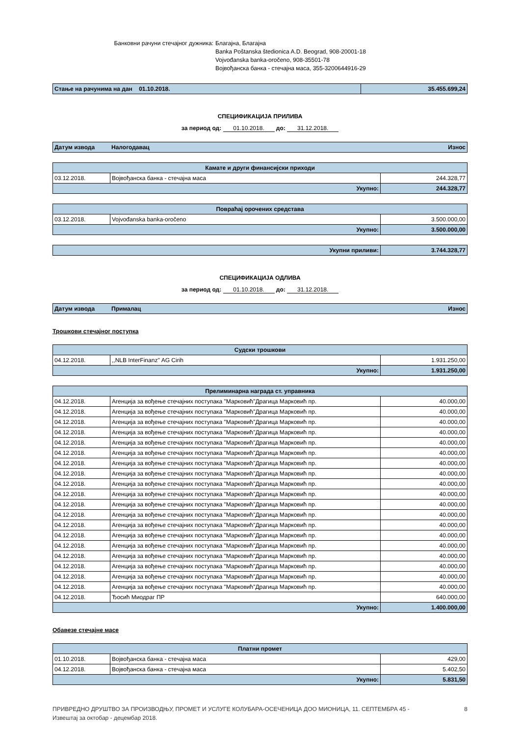Банковни рачуни стечајног дужника:
Благајна, Благајна
Banka Poštanska štedionica A.D. Beograd, 908-20001-18
Vojvođanska banka-oročeno, 908-35501-78
Војвођанска банка - стечајна маса, 355-3200644916-29
| Стање на рачунима на дан 01.10.2018. | 35.455.699,24 |
СПЕЦИФИКАЦИЈА ПРИЛИВА
за период од: 01.10.2018. до: 31.12.2018.
| Датум извода | Налогодавац | Износ |
| Камате и други финансијски приходи | | |
| 03.12.2018. | Војвођанска банка - стечајна маса | 244.328,77 |
| Укупно: | | 244.328,77 |
| Повраћај орочених средстава | | |
| 03.12.2018. | Vojvođanska banka-oročeno | 3.500.000,00 |
| Укупно: | | 3.500.000,00 |
| Укупни приливи: | 3.744.328,77 |
СПЕЦИФИКАЦИЈА ОДЛИВА
за период од: 01.10.2018. до: 31.12.2018.
| Датум извода | Прималац | Износ |
Трошкови стечајног поступка
| Судски трошкови | | |
| 04.12.2018. | ,,NLB InterFinanz'' AG Cirih | 1.931.250,00 |
| Укупно: | | 1.931.250,00 |
| Прелиминарна награда ст. управника | | |
| 04.12.2018. | Агенција за вођење стечајних поступака "Марковић"Драгица Марковић пр. | 40.000,00 |
| 04.12.2018. | Агенција за вођење стечајних поступака "Марковић"Драгица Марковић пр. | 40.000,00 |
| 04.12.2018. | Агенција за вођење стечајних поступака "Марковић"Драгица Марковић пр. | 40.000,00 |
| 04.12.2018. | Агенција за вођење стечајних поступака "Марковић"Драгица Марковић пр. | 40.000,00 |
| 04.12.2018. | Агенција за вођење стечајних поступака "Марковић"Драгица Марковић пр. | 40.000,00 |
| 04.12.2018. | Агенција за вођење стечајних поступака "Марковић"Драгица Марковић пр. | 40.000,00 |
| 04.12.2018. | Агенција за вођење стечајних поступака "Марковић"Драгица Марковић пр. | 40.000,00 |
| 04.12.2018. | Агенција за вођење стечајних поступака "Марковић"Драгица Марковић пр. | 40.000,00 |
| 04.12.2018. | Агенција за вођење стечајних поступака "Марковић"Драгица Марковић пр. | 40.000,00 |
| 04.12.2018. | Агенција за вођење стечајних поступака "Марковић"Драгица Марковић пр. | 40.000,00 |
| 04.12.2018. | Агенција за вођење стечајних поступака "Марковић"Драгица Марковић пр. | 40.000,00 |
| 04.12.2018. | Агенција за вођење стечајних поступака "Марковић"Драгица Марковић пр. | 40.000,00 |
| 04.12.2018. | Агенција за вођење стечајних поступака "Марковић"Драгица Марковић пр. | 40.000,00 |
| 04.12.2018. | Агенција за вођење стечајних поступака "Марковић"Драгица Марковић пр. | 40.000,00 |
| 04.12.2018. | Агенција за вођење стечајних поступака "Марковић"Драгица Марковић пр. | 40.000,00 |
| 04.12.2018. | Агенција за вођење стечајних поступака "Марковић"Драгица Марковић пр. | 40.000,00 |
| 04.12.2018. | Агенција за вођење стечајних поступака "Марковић"Драгица Марковић пр. | 40.000,00 |
| 04.12.2018. | Агенција за вођење стечајних поступака "Марковић"Драгица Марковић пр. | 40.000,00 |
| 04.12.2018. | Агенција за вођење стечајних поступака "Марковић"Драгица Марковић пр. | 40.000,00 |
| 04.12.2018. | Ђосић Миодраг ПР | 640.000,00 |
| Укупно: | | 1.400.000,00 |
Обавезе стечајне масе
| Платни промет | | |
| 01.10.2018. | Војвођанска банка - стечајна маса | 429,00 |
| 04.12.2018. | Војвођанска банка - стечајна маса | 5.402,50 |
| Укупно: | | 5.831,50 |
ПРИВРЕДНО ДРУШТВО ЗА ПРОИЗВОДЊУ, ПРОМЕТ И УСЛУГЕ КОЛУБАРА-ОСЕЧЕНИЦА ДОО МИОНИЦА, 11. СЕПТЕМБРА 45 -
Извештај за октобар - децембар 2018.
8